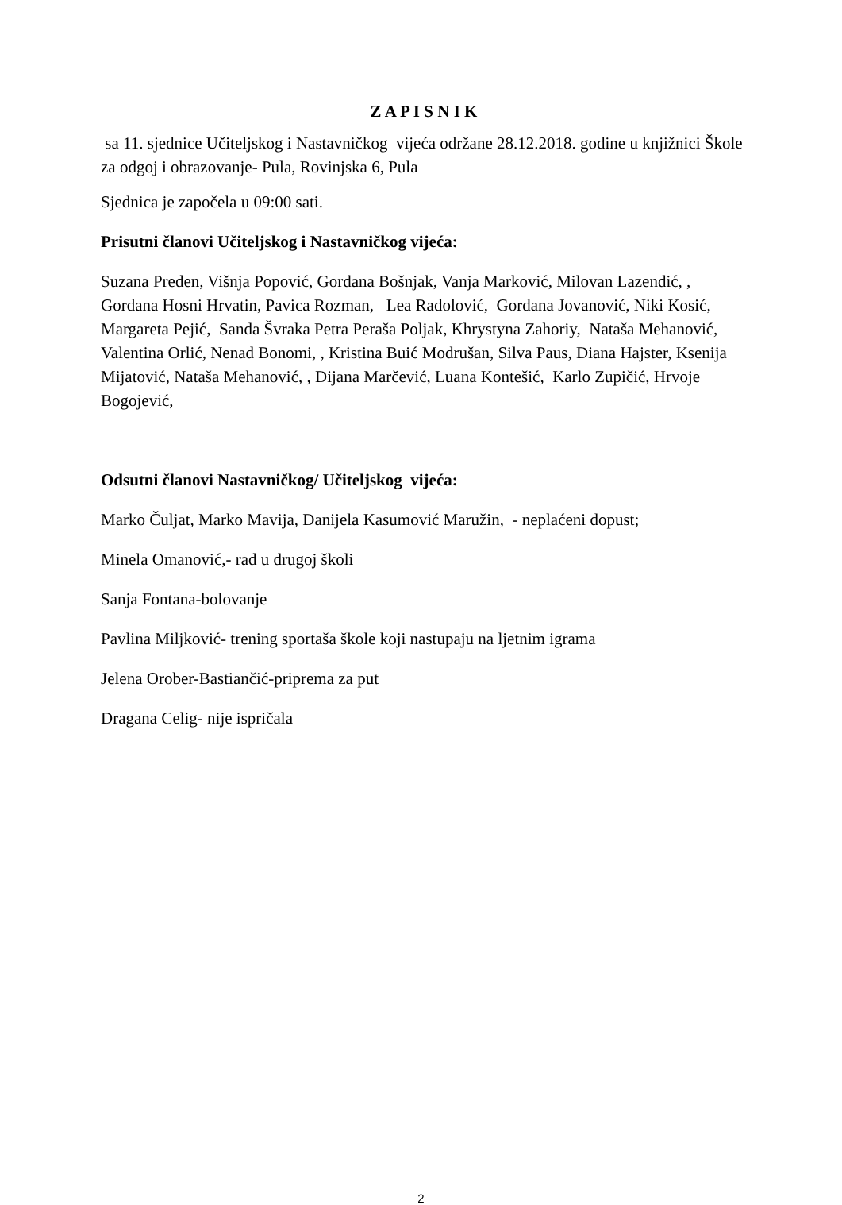Z A P I S N I K
sa 11. sjednice Učiteljskog i Nastavničkog vijeća održane 28.12.2018. godine u knjižnici Škole za odgoj i obrazovanje- Pula, Rovinjska 6, Pula
Sjednica je započela u 09:00 sati.
Prisutni članovi Učiteljskog i Nastavničkog vijeća:
Suzana Preden, Višnja Popović, Gordana Bošnjak, Vanja Marković, Milovan Lazendić, , Gordana Hosni Hrvatin, Pavica Rozman, Lea Radolović, Gordana Jovanović, Niki Kosić, Margareta Pejić, Sanda Švraka Petra Peraša Poljak, Khrystyna Zahoriy, Nataša Mehanović, Valentina Orlić, Nenad Bonomi, , Kristina Buić Modrušan, Silva Paus, Diana Hajster, Ksenija Mijatović, Nataša Mehanović, , Dijana Marčević, Luana Kontešić, Karlo Zupičić, Hrvoje Bogojević,
Odsutni članovi Nastavničkog/ Učiteljskog vijeća:
Marko Čuljat, Marko Mavija, Danijela Kasumović Maružin, - neplaćeni dopust;
Minela Omanović,- rad u drugoj školi
Sanja Fontana-bolovanje
Pavlina Miljković- trening sportaša škole koji nastupaju na ljetnim igrama
Jelena Orober-Bastiančić-priprema za put
Dragana Celig- nije ispričala
2